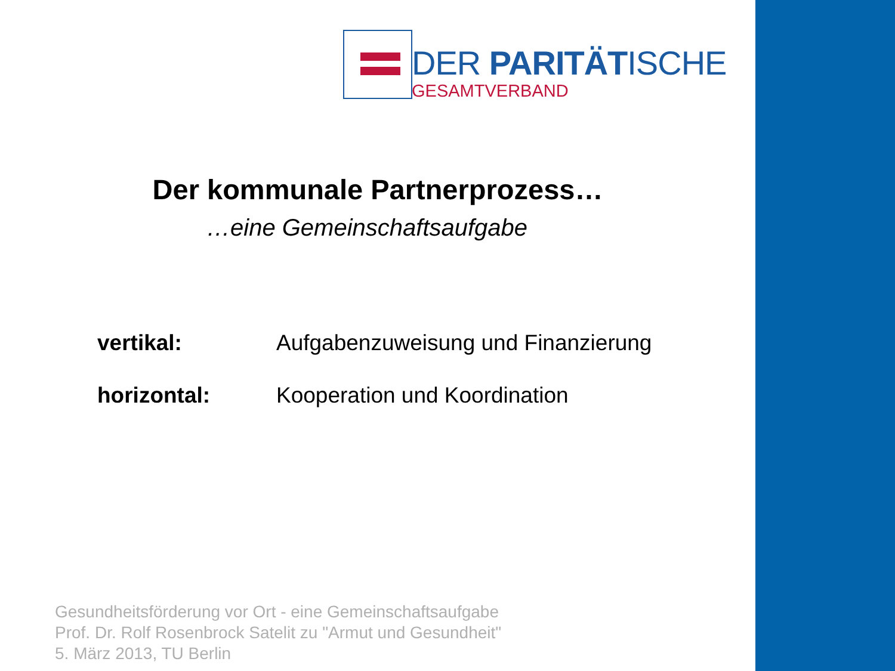DER PARITÄTISCHE
GESAMTVERBAND
Der kommunale Partnerprozess…
…eine Gemeinschaftsaufgabe
vertikal: Aufgabenzuweisung und Finanzierung
horizontal: Kooperation und Koordination
Gesundheitsförderung vor Ort - eine Gemeinschaftsaufgabe
Prof. Dr. Rolf Rosenbrock Satelit zu "Armut und Gesundheit"
5. März 2013, TU Berlin